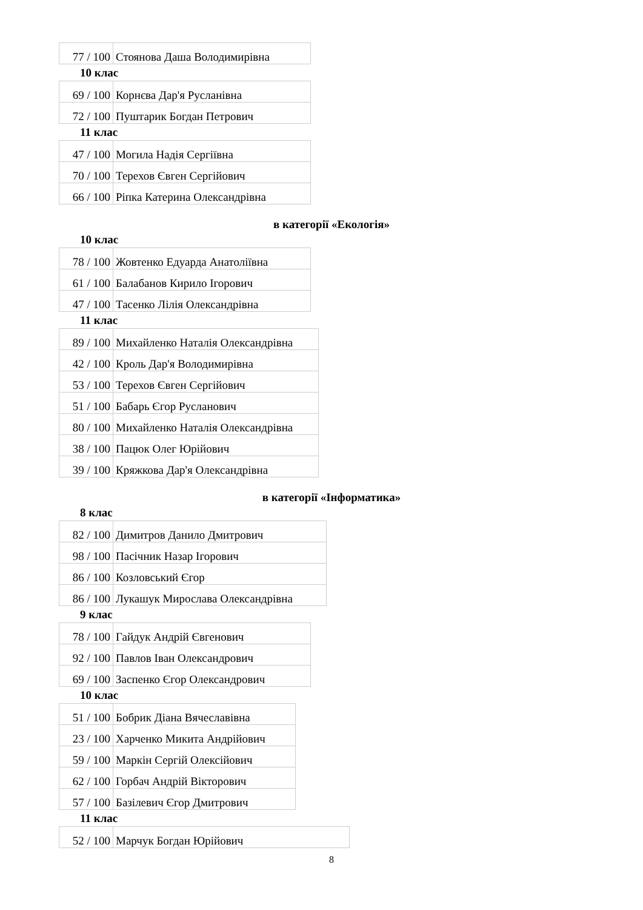| 77 / 100 | Стоянова Даша Володимирівна |
10 клас
| 69 / 100 | Корнєва Дар'я Русланівна |
| 72 / 100 | Пуштарик Богдан Петрович |
11 клас
| 47 / 100 | Могила Надія Сергіївна |
| 70 / 100 | Терехов Євген Сергійович |
| 66 / 100 | Ріпка Катерина Олександрівна |
в категорії «Екологія»
10 клас
| 78 / 100 | Жовтенко Едуарда Анатоліївна |
| 61 / 100 | Балабанов Кирило Ігорович |
| 47 / 100 | Тасенко Лілія Олександрівна |
11 клас
| 89 / 100 | Михайленко Наталія Олександрівна |
| 42 / 100 | Кроль Дар'я Володимирівна |
| 53 / 100 | Терехов Євген Сергійович |
| 51 / 100 | Бабарь Єгор Русланович |
| 80 / 100 | Михайленко Наталія Олександрівна |
| 38 / 100 | Пацюк Олег Юрійович |
| 39 / 100 | Кряжкова Дар'я Олександрівна |
в категорії «Інформатика»
8 клас
| 82 / 100 | Димитров Данило Дмитрович |
| 98 / 100 | Пасічник Назар Ігорович |
| 86 / 100 | Козловський Єгор |
| 86 / 100 | Лукашук Мирослава Олександрівна |
9 клас
| 78 / 100 | Гайдук Андрій Євгенович |
| 92 / 100 | Павлов Іван Олександрович |
| 69 / 100 | Заспенко Єгор Олександрович |
10 клас
| 51 / 100 | Бобрик Діана Вячеславівна |
| 23 / 100 | Харченко Микита Андрійович |
| 59 / 100 | Маркін Сергій Олексійович |
| 62 / 100 | Горбач Андрій Вікторович |
| 57 / 100 | Базілевич Єгор Дмитрович |
11 клас
| 52 / 100 | Марчук Богдан Юрійович |
8